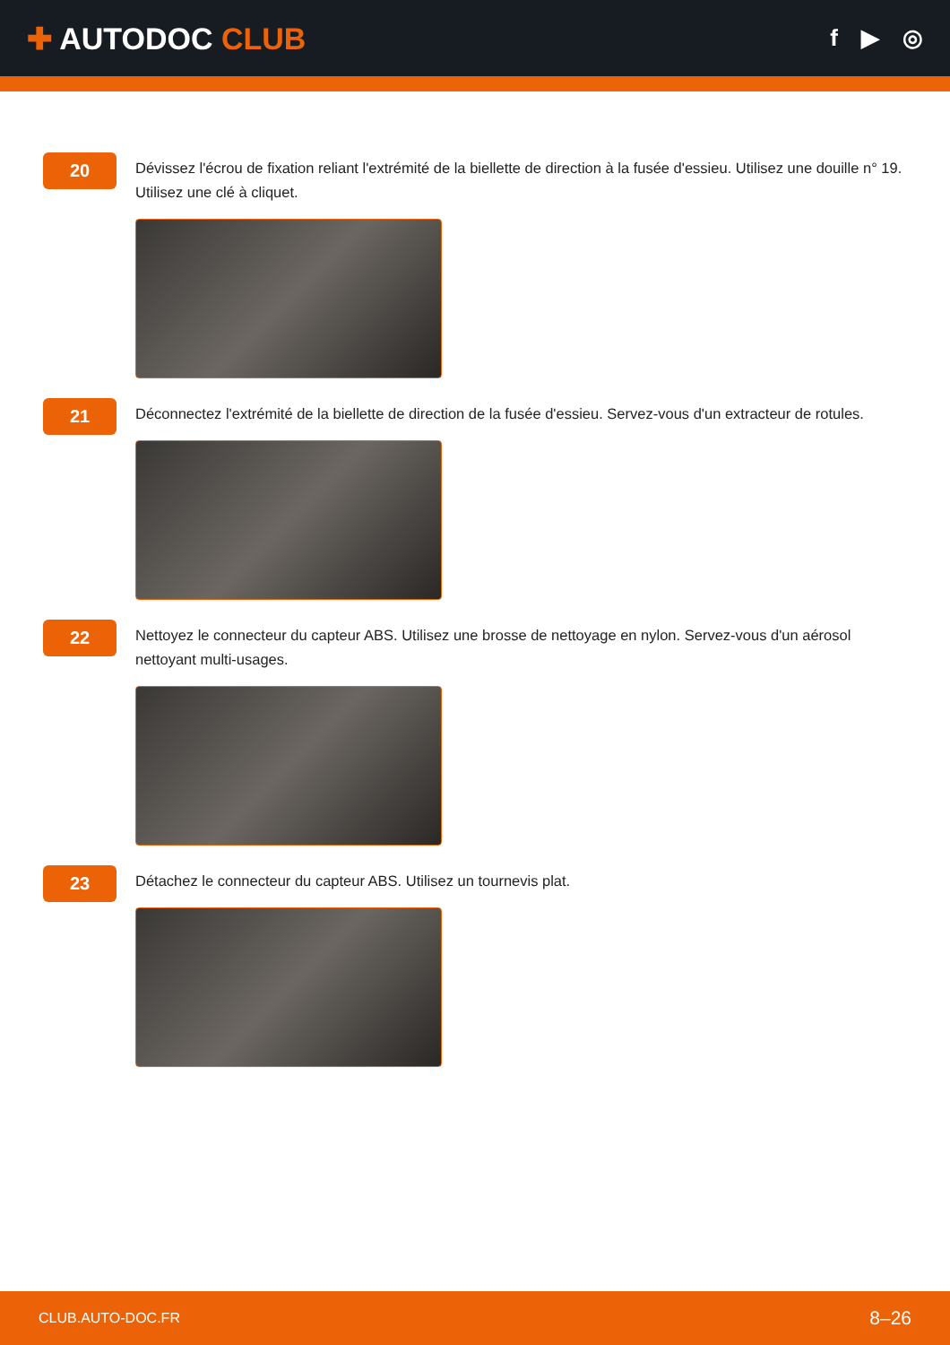✚ AUTODOC CLUB
f ▶ ◎
20
Dévissez l'écrou de fixation reliant l'extrémité de la biellette de direction à la fusée d'essieu. Utilisez une douille n° 19. Utilisez une clé à cliquet.
21
Déconnectez l'extrémité de la biellette de direction de la fusée d'essieu. Servez-vous d'un extracteur de rotules.
22
Nettoyez le connecteur du capteur ABS. Utilisez une brosse de nettoyage en nylon. Servez-vous d'un aérosol nettoyant multi-usages.
23
Détachez le connecteur du capteur ABS. Utilisez un tournevis plat.
CLUB.AUTO-DOC.FR 8–26